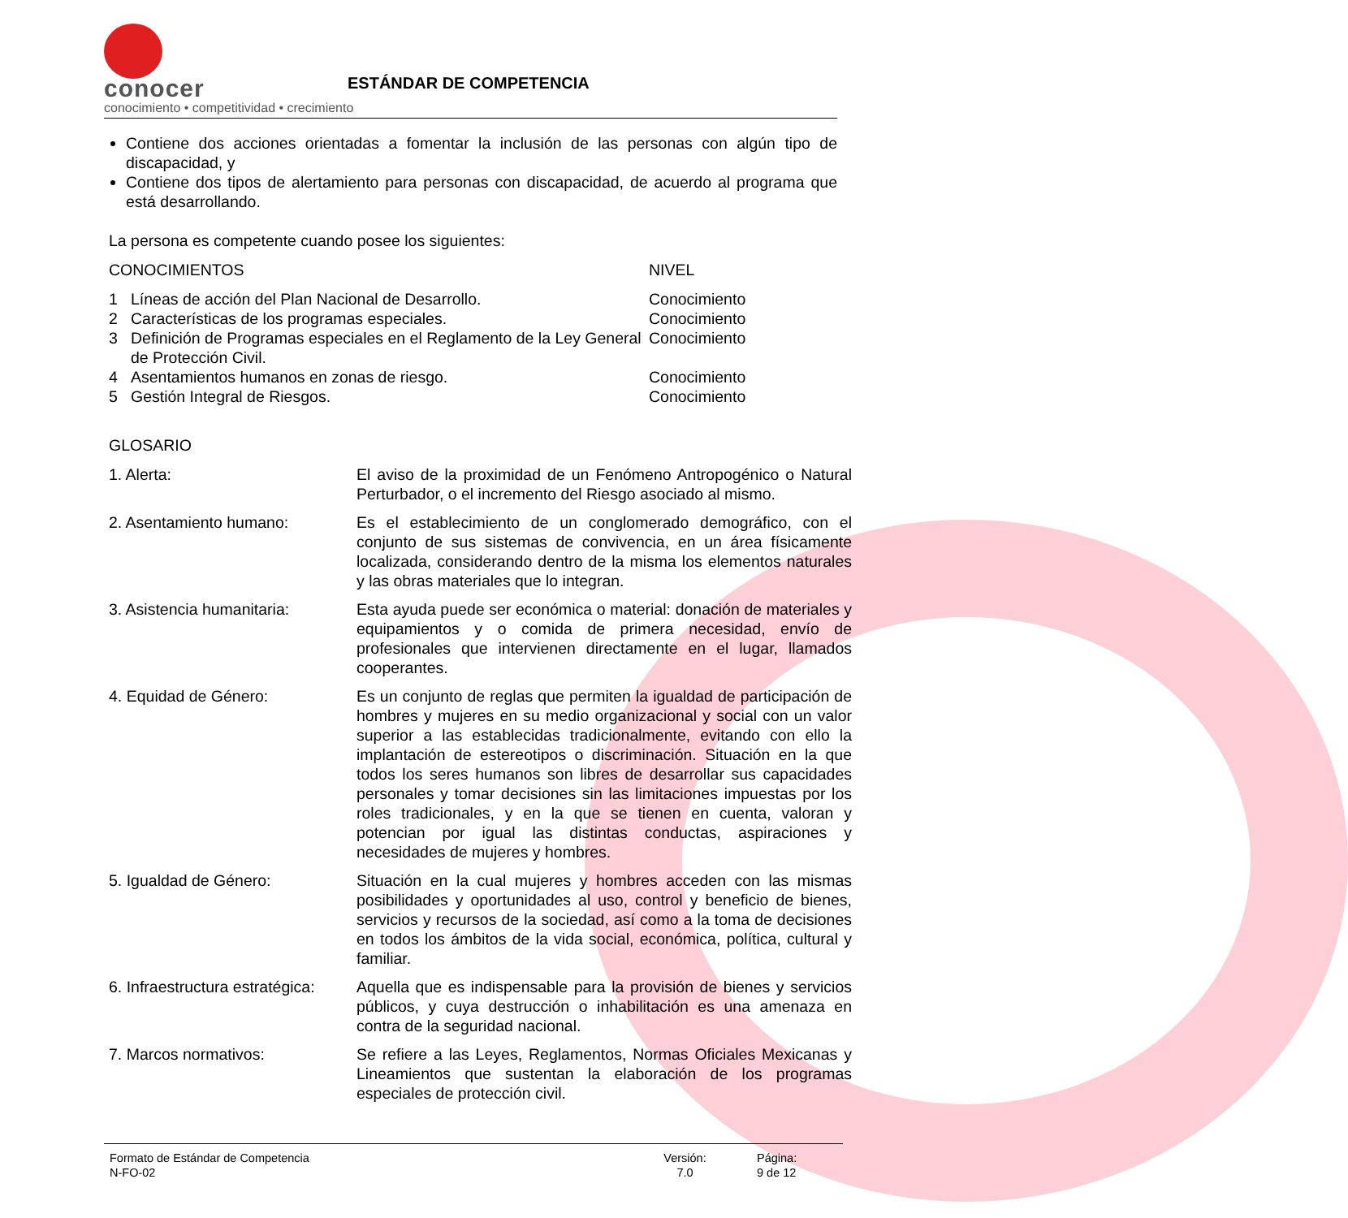conocer
conocimiento • competitividad • crecimiento
ESTÁNDAR DE COMPETENCIA
Contiene dos acciones orientadas a fomentar la inclusión de las personas con algún tipo de discapacidad, y
Contiene dos tipos de alertamiento para personas con discapacidad, de acuerdo al programa que está desarrollando.
La persona es competente cuando posee los siguientes:
| CONOCIMIENTOS | | NIVEL |
| 1 | Líneas de acción del Plan Nacional de Desarrollo. | Conocimiento |
| 2 | Características de los programas especiales. | Conocimiento |
| 3 | Definición de Programas especiales en el Reglamento de la Ley General de Protección Civil. | Conocimiento |
| 4 | Asentamientos humanos en zonas de riesgo. | Conocimiento |
| 5 | Gestión Integral de Riesgos. | Conocimiento |
GLOSARIO
| 1. Alerta: | El aviso de la proximidad de un Fenómeno Antropogénico o Natural Perturbador, o el incremento del Riesgo asociado al mismo. |
| 2. Asentamiento humano: | Es el establecimiento de un conglomerado demográfico, con el conjunto de sus sistemas de convivencia, en un área físicamente localizada, considerando dentro de la misma los elementos naturales y las obras materiales que lo integran. |
| 3. Asistencia humanitaria: | Esta ayuda puede ser económica o material: donación de materiales y equipamientos y o comida de primera necesidad, envío de profesionales que intervienen directamente en el lugar, llamados cooperantes. |
| 4. Equidad de Género: | Es un conjunto de reglas que permiten la igualdad de participación de hombres y mujeres en su medio organizacional y social con un valor superior a las establecidas tradicionalmente, evitando con ello la implantación de estereotipos o discriminación. Situación en la que todos los seres humanos son libres de desarrollar sus capacidades personales y tomar decisiones sin las limitaciones impuestas por los roles tradicionales, y en la que se tienen en cuenta, valoran y potencian por igual las distintas conductas, aspiraciones y necesidades de mujeres y hombres. |
| 5. Igualdad de Género: | Situación en la cual mujeres y hombres acceden con las mismas posibilidades y oportunidades al uso, control y beneficio de bienes, servicios y recursos de la sociedad, así como a la toma de decisiones en todos los ámbitos de la vida social, económica, política, cultural y familiar. |
| 6. Infraestructura estratégica: | Aquella que es indispensable para la provisión de bienes y servicios públicos, y cuya destrucción o inhabilitación es una amenaza en contra de la seguridad nacional. |
| 7. Marcos normativos: | Se refiere a las Leyes, Reglamentos, Normas Oficiales Mexicanas y Lineamientos que sustentan la elaboración de los programas especiales de protección civil. |
Formato de Estándar de Competencia
N-FO-02
Versión:
7.0
Página:
9 de 12